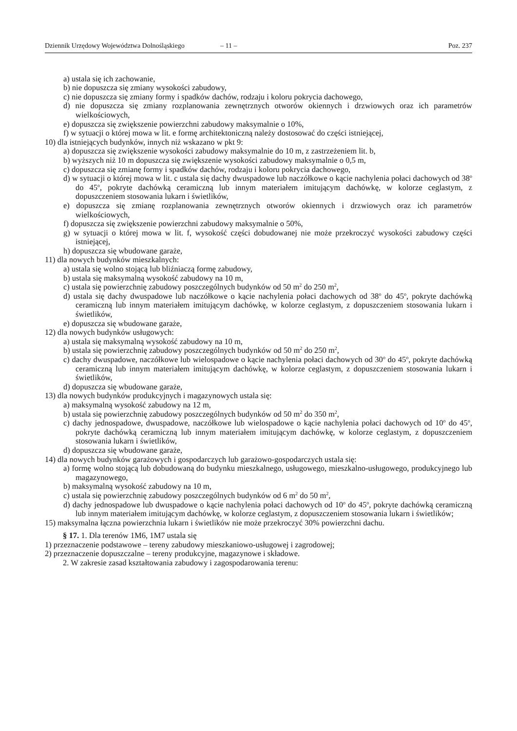Dziennik Urzędowy Województwa Dolnośląskiego – 11 – Poz. 237
a) ustala się ich zachowanie,
b) nie dopuszcza się zmiany wysokości zabudowy,
c) nie dopuszcza się zmiany formy i spadków dachów, rodzaju i koloru pokrycia dachowego,
d) nie dopuszcza się zmiany rozplanowania zewnętrznych otworów okiennych i drzwiowych oraz ich parametrów wielkościowych,
e) dopuszcza się zwiększenie powierzchni zabudowy maksymalnie o 10%,
f) w sytuacji o której mowa w lit. e formę architektoniczną należy dostosować do części istniejącej,
10) dla istniejących budynków, innych niż wskazano w pkt 9:
a) dopuszcza się zwiększenie wysokości zabudowy maksymalnie do 10 m, z zastrzeżeniem lit. b,
b) wyższych niż 10 m dopuszcza się zwiększenie wysokości zabudowy maksymalnie o 0,5 m,
c) dopuszcza się zmianę formy i spadków dachów, rodzaju i koloru pokrycia dachowego,
d) w sytuacji o której mowa w lit. c ustala się dachy dwuspadowe lub naczółkowe o kącie nachylenia połaci dachowych od 38<sup>o</sup> do 45<sup>o</sup>, pokryte dachówką ceramiczną lub innym materiałem imitującym dachówkę, w kolorze ceglastym, z dopuszczeniem stosowania lukarn i świetlików,
e) dopuszcza się zmianę rozplanowania zewnętrznych otworów okiennych i drzwiowych oraz ich parametrów wielkościowych,
f) dopuszcza się zwiększenie powierzchni zabudowy maksymalnie o 50%,
g) w sytuacji o której mowa w lit. f, wysokość części dobudowanej nie może przekroczyć wysokości zabudowy części istniejącej,
h) dopuszcza się wbudowane garaże,
11) dla nowych budynków mieszkalnych:
a) ustala się wolno stojącą lub bliźniaczą formę zabudowy,
b) ustala się maksymalną wysokość zabudowy na 10 m,
c) ustala się powierzchnię zabudowy poszczególnych budynków od 50 m<sup>2</sup> do 250 m<sup>2</sup>,
d) ustala się dachy dwuspadowe lub naczółkowe o kącie nachylenia połaci dachowych od 38<sup>o</sup> do 45<sup>o</sup>, pokryte dachówką ceramiczną lub innym materiałem imitującym dachówkę, w kolorze ceglastym, z dopuszczeniem stosowania lukarn i świetlików,
e) dopuszcza się wbudowane garaże,
12) dla nowych budynków usługowych:
a) ustala się maksymalną wysokość zabudowy na 10 m,
b) ustala się powierzchnię zabudowy poszczególnych budynków od 50 m<sup>2</sup> do 250 m<sup>2</sup>,
c) dachy dwuspadowe, naczółkowe lub wielospadowe o kącie nachylenia połaci dachowych od 30<sup>o</sup> do 45<sup>o</sup>, pokryte dachówką ceramiczną lub innym materiałem imitującym dachówkę, w kolorze ceglastym, z dopuszczeniem stosowania lukarn i świetlików,
d) dopuszcza się wbudowane garaże,
13) dla nowych budynków produkcyjnych i magazynowych ustala się:
a) maksymalną wysokość zabudowy na 12 m,
b) ustala się powierzchnię zabudowy poszczególnych budynków od 50 m<sup>2</sup> do 350 m<sup>2</sup>,
c) dachy jednospadowe, dwuspadowe, naczółkowe lub wielospadowe o kącie nachylenia połaci dachowych od 10<sup>o</sup> do 45<sup>o</sup>, pokryte dachówką ceramiczną lub innym materiałem imitującym dachówkę, w kolorze ceglastym, z dopuszczeniem stosowania lukarn i świetlików,
d) dopuszcza się wbudowane garaże,
14) dla nowych budynków garażowych i gospodarczych lub garażowo-gospodarczych ustala się:
a) formę wolno stojącą lub dobudowaną do budynku mieszkalnego, usługowego, mieszkalno-usługowego, produkcyjnego lub magazynowego,
b) maksymalną wysokość zabudowy na 10 m,
c) ustala się powierzchnię zabudowy poszczególnych budynków od 6 m<sup>2</sup> do 50 m<sup>2</sup>,
d) dachy jednospadowe lub dwuspadowe o kącie nachylenia połaci dachowych od 10<sup>o</sup> do 45<sup>o</sup>, pokryte dachówką ceramiczną lub innym materiałem imitującym dachówkę, w kolorze ceglastym, z dopuszczeniem stosowania lukarn i świetlików;
15) maksymalna łączna powierzchnia lukarn i świetlików nie może przekroczyć 30% powierzchni dachu.
§ 17. 1. Dla terenów 1M6, 1M7 ustala się
1) przeznaczenie podstawowe – tereny zabudowy mieszkaniowo-usługowej i zagrodowej;
2) przeznaczenie dopuszczalne – tereny produkcyjne, magazynowe i składowe.
2. W zakresie zasad kształtowania zabudowy i zagospodarowania terenu: